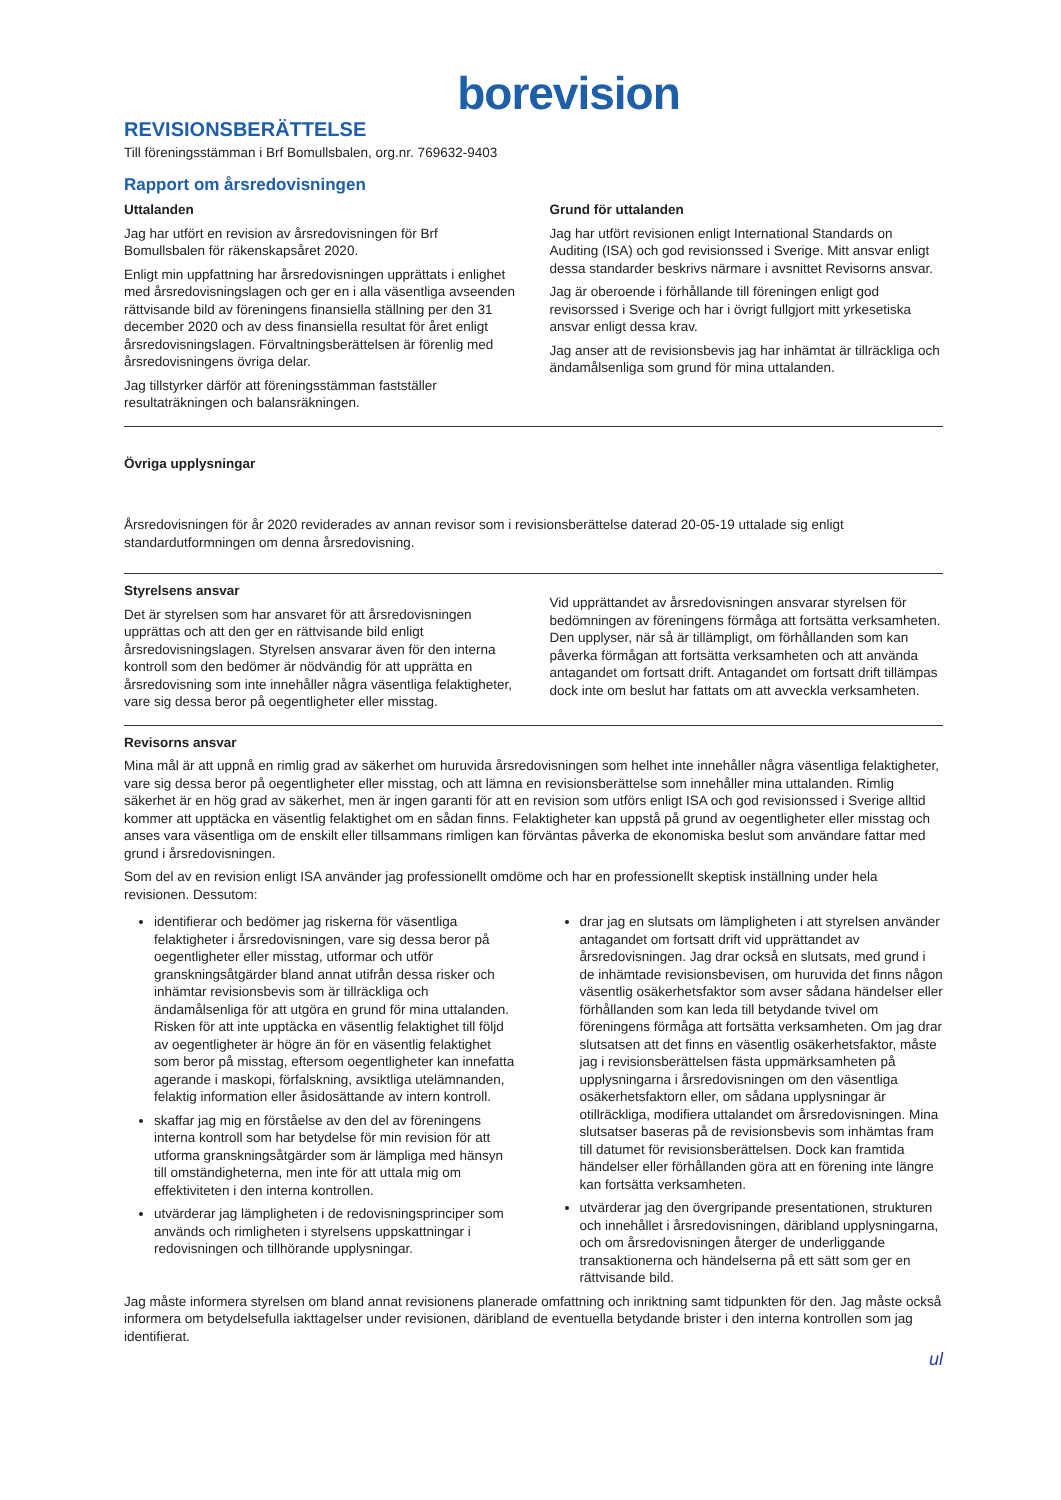borevision
REVISIONSBERÄTTELSE
Till föreningsstämman i Brf Bomullsbalen, org.nr. 769632-9403
Rapport om årsredovisningen
Uttalanden
Jag har utfört en revision av årsredovisningen för Brf Bomullsbalen för räkenskapsåret 2020.
Enligt min uppfattning har årsredovisningen upprättats i enlighet med årsredovisningslagen och ger en i alla väsentliga avseenden rättvisande bild av föreningens finansiella ställning per den 31 december 2020 och av dess finansiella resultat för året enligt årsredovisningslagen. Förvaltningsberättelsen är förenlig med årsredovisningens övriga delar.
Jag tillstyrker därför att föreningsstämman fastställer resultaträkningen och balansräkningen.
Grund för uttalanden
Jag har utfört revisionen enligt International Standards on Auditing (ISA) och god revisionssed i Sverige. Mitt ansvar enligt dessa standarder beskrivs närmare i avsnittet Revisorns ansvar.
Jag är oberoende i förhållande till föreningen enligt god revisorssed i Sverige och har i övrigt fullgjort mitt yrkesetiska ansvar enligt dessa krav.
Jag anser att de revisionsbevis jag har inhämtat är tillräckliga och ändamålsenliga som grund för mina uttalanden.
Övriga upplysningar
Årsredovisningen för år 2020 reviderades av annan revisor som i revisionsberättelse daterad 20-05-19 uttalade sig enligt standardutformningen om denna årsredovisning.
Styrelsens ansvar
Det är styrelsen som har ansvaret för att årsredovisningen upprättas och att den ger en rättvisande bild enligt årsredovisningslagen. Styrelsen ansvarar även för den interna kontroll som den bedömer är nödvändig för att upprätta en årsredovisning som inte innehåller några väsentliga felaktigheter, vare sig dessa beror på oegentligheter eller misstag.
Vid upprättandet av årsredovisningen ansvarar styrelsen för bedömningen av föreningens förmåga att fortsätta verksamheten. Den upplyser, när så är tillämpligt, om förhållanden som kan påverka förmågan att fortsätta verksamheten och att använda antagandet om fortsatt drift. Antagandet om fortsatt drift tillämpas dock inte om beslut har fattats om att avveckla verksamheten.
Revisorns ansvar
Mina mål är att uppnå en rimlig grad av säkerhet om huruvida årsredovisningen som helhet inte innehåller några väsentliga felaktigheter, vare sig dessa beror på oegentligheter eller misstag, och att lämna en revisionsberättelse som innehåller mina uttalanden. Rimlig säkerhet är en hög grad av säkerhet, men är ingen garanti för att en revision som utförs enligt ISA och god revisionssed i Sverige alltid kommer att upptäcka en väsentlig felaktighet om en sådan finns. Felaktigheter kan uppstå på grund av oegentligheter eller misstag och anses vara väsentliga om de enskilt eller tillsammans rimligen kan förväntas påverka de ekonomiska beslut som användare fattar med grund i årsredovisningen.
Som del av en revision enligt ISA använder jag professionellt omdöme och har en professionellt skeptisk inställning under hela revisionen. Dessutom:
identifierar och bedömer jag riskerna för väsentliga felaktigheter i årsredovisningen, vare sig dessa beror på oegentligheter eller misstag, utformar och utför granskningsåtgärder bland annat utifrån dessa risker och inhämtar revisionsbevis som är tillräckliga och ändamålsenliga för att utgöra en grund för mina uttalanden. Risken för att inte upptäcka en väsentlig felaktighet till följd av oegentligheter är högre än för en väsentlig felaktighet som beror på misstag, eftersom oegentligheter kan innefatta agerande i maskopi, förfalskning, avsiktliga utelämnanden, felaktig information eller åsidosättande av intern kontroll.
skaffar jag mig en förståelse av den del av föreningens interna kontroll som har betydelse för min revision för att utforma granskningsåtgärder som är lämpliga med hänsyn till omständigheterna, men inte för att uttala mig om effektiviteten i den interna kontrollen.
utvärderar jag lämpligheten i de redovisningsprinciper som används och rimligheten i styrelsens uppskattningar i redovisningen och tillhörande upplysningar.
drar jag en slutsats om lämpligheten i att styrelsen använder antagandet om fortsatt drift vid upprättandet av årsredovisningen. Jag drar också en slutsats, med grund i de inhämtade revisionsbevisen, om huruvida det finns någon väsentlig osäkerhetsfaktor som avser sådana händelser eller förhållanden som kan leda till betydande tvivel om föreningens förmåga att fortsätta verksamheten. Om jag drar slutsatsen att det finns en väsentlig osäkerhetsfaktor, måste jag i revisionsberättelsen fästa uppmärksamheten på upplysningarna i årsredovisningen om den väsentliga osäkerhetsfaktorn eller, om sådana upplysningar är otillräckliga, modifiera uttalandet om årsredovisningen. Mina slutsatser baseras på de revisionsbevis som inhämtas fram till datumet för revisionsberättelsen. Dock kan framtida händelser eller förhållanden göra att en förening inte längre kan fortsätta verksamheten.
utvärderar jag den övergripande presentationen, strukturen och innehållet i årsredovisningen, däribland upplysningarna, och om årsredovisningen återger de underliggande transaktionerna och händelserna på ett sätt som ger en rättvisande bild.
Jag måste informera styrelsen om bland annat revisionens planerade omfattning och inriktning samt tidpunkten för den. Jag måste också informera om betydelsefulla iakttagelser under revisionen, däribland de eventuella betydande brister i den interna kontrollen som jag identifierat.
ul